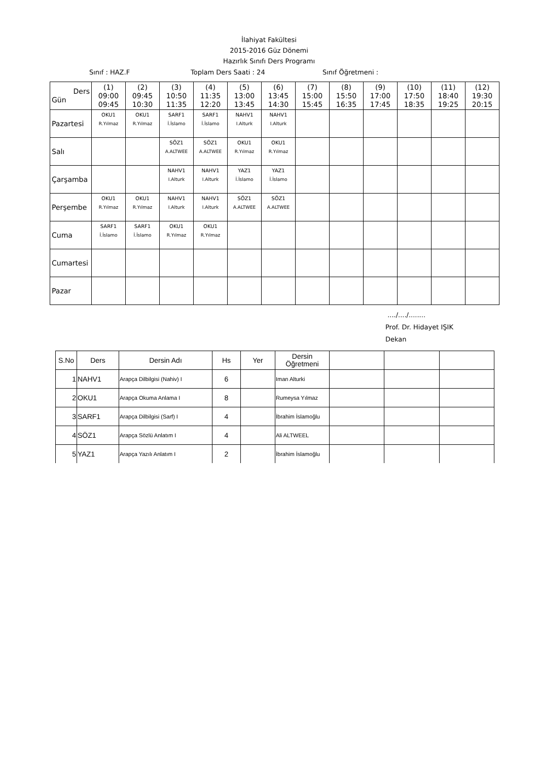İlahiyat Fakültesi
2015-2016 Güz Dönemi
Hazırlık Sınıfı Ders Programı
Sınıf : HAZ.F Toplam Ders Saati : 24 Sınıf Öğretmeni :
| Ders Gün | (1) 09:00 09:45 | (2) 09:45 10:30 | (3) 10:50 11:35 | (4) 11:35 12:20 | (5) 13:00 13:45 | (6) 13:45 14:30 | (7) 15:00 15:45 | (8) 15:50 16:35 | (9) 17:00 17:45 | (10) 17:50 18:35 | (11) 18:40 19:25 | (12) 19:30 20:15 |
| --- | --- | --- | --- | --- | --- | --- | --- | --- | --- | --- | --- | --- |
| Pazartesi | OKU1 R.Yılmaz | OKU1 R.Yılmaz | SARF1 İ.İslamo | SARF1 İ.İslamo | NAHV1 I.Alturk | NAHV1 I.Alturk | | | | | | |
| Salı | | | SÖZ1 A.ALTWEE | SÖZ1 A.ALTWEE | OKU1 R.Yılmaz | OKU1 R.Yılmaz | | | | | | |
| Çarşamba | | | NAHV1 I.Alturk | NAHV1 I.Alturk | YAZ1 İ.İslamo | YAZ1 İ.İslamo | | | | | | |
| Perşembe | OKU1 R.Yılmaz | OKU1 R.Yılmaz | NAHV1 I.Alturk | NAHV1 I.Alturk | SÖZ1 A.ALTWEE | SÖZ1 A.ALTWEE | | | | | | |
| Cuma | SARF1 İ.İslamo | SARF1 İ.İslamo | OKU1 R.Yılmaz | OKU1 R.Yılmaz | | | | | | | | |
| Cumartesi | | | | | | | | | | | | |
| Pazar | | | | | | | | | | | | |
..../..../........
Prof. Dr. Hidayet IŞIK
Dekan
| S.No | Ders | Dersin Adı | Hs | Yer | Dersin Öğretmeni | | | |
| --- | --- | --- | --- | --- | --- | --- | --- | --- |
| 1 | NAHV1 | Arapça Dilbilgisi (Nahiv) I | 6 | | Iman Alturki | | | |
| 2 | OKU1 | Arapça Okuma Anlama I | 8 | | Rumeysa Yılmaz | | | |
| 3 | SARF1 | Arapça Dilbilgisi (Sarf) I | 4 | | İbrahim İslamoğlu | | | |
| 4 | SÖZ1 | Arapça Sözlü Anlatım I | 4 | | Ali ALTWEEL | | | |
| 5 | YAZ1 | Arapça Yazılı Anlatım I | 2 | | İbrahim İslamoğlu | | | |